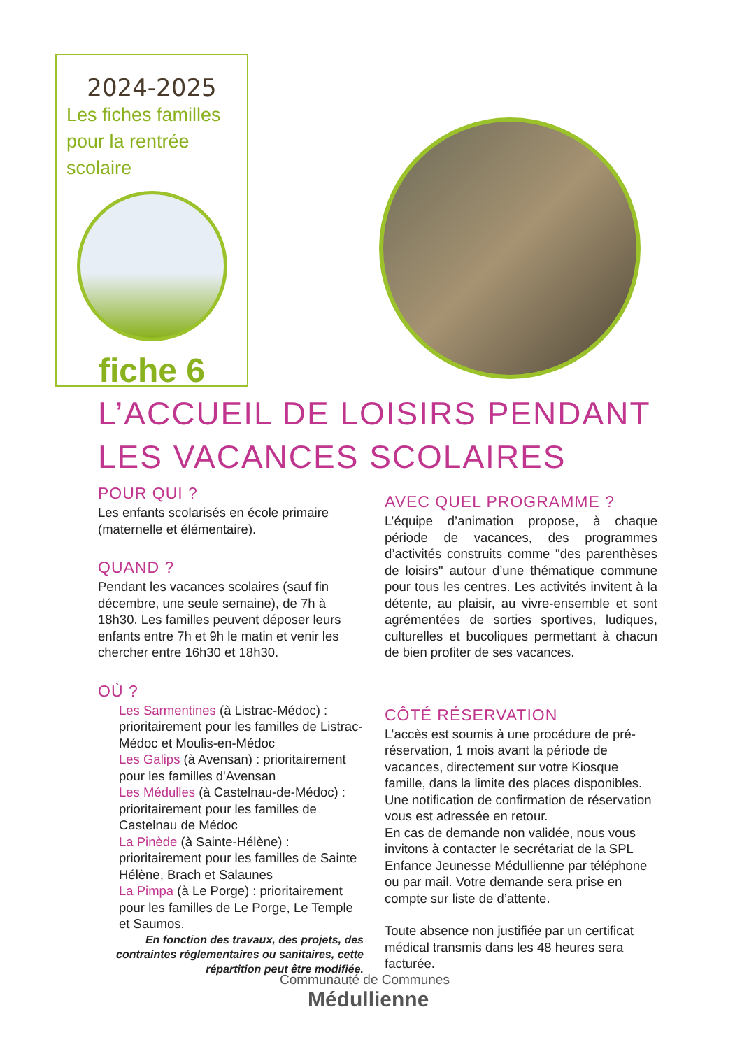2024-2025
Les fiches familles
pour la rentrée
scolaire
fiche 6
L’ACCUEIL DE LOISIRS PENDANT
LES VACANCES SCOLAIRES
POUR QUI ?
Les enfants scolarisés en école primaire (maternelle et élémentaire).
QUAND ?
Pendant les vacances scolaires (sauf fin décembre, une seule semaine), de 7h à 18h30. Les familles peuvent déposer leurs enfants entre 7h et 9h le matin et venir les chercher entre 16h30 et 18h30.
OÙ ?
Les Sarmentines (à Listrac-Médoc) : prioritairement pour les familles de Listrac-Médoc et Moulis-en-Médoc
Les Galips (à Avensan) : prioritairement pour les familles d'Avensan
Les Médulles (à Castelnau-de-Médoc) : prioritairement pour les familles de Castelnau de Médoc
La Pinède (à Sainte-Hélène) : prioritairement pour les familles de Sainte Hélène, Brach et Salaunes
La Pimpa (à Le Porge) : prioritairement pour les familles de Le Porge, Le Temple et Saumos.
En fonction des travaux, des projets, des contraintes réglementaires ou sanitaires, cette répartition peut être modifiée.
AVEC QUEL PROGRAMME ?
L’équipe d’animation propose, à chaque période de vacances, des programmes d’activités construits comme "des parenthèses de loisirs" autour d’une thématique commune pour tous les centres. Les activités invitent à la détente, au plaisir, au vivre-ensemble et sont agrémentées de sorties sportives, ludiques, culturelles et bucoliques permettant à chacun de bien profiter de ses vacances.
CÔTÉ RÉSERVATION
L’accès est soumis à une procédure de pré-réservation, 1 mois avant la période de vacances, directement sur votre Kiosque famille, dans la limite des places disponibles. Une notification de confirmation de réservation vous est adressée en retour.
En cas de demande non validée, nous vous invitons à contacter le secrétariat de la SPL Enfance Jeunesse Médullienne par téléphone ou par mail. Votre demande sera prise en compte sur liste de d’attente.
Toute absence non justifiée par un certificat médical transmis dans les 48 heures sera facturée.
Communauté de Communes
Médullienne